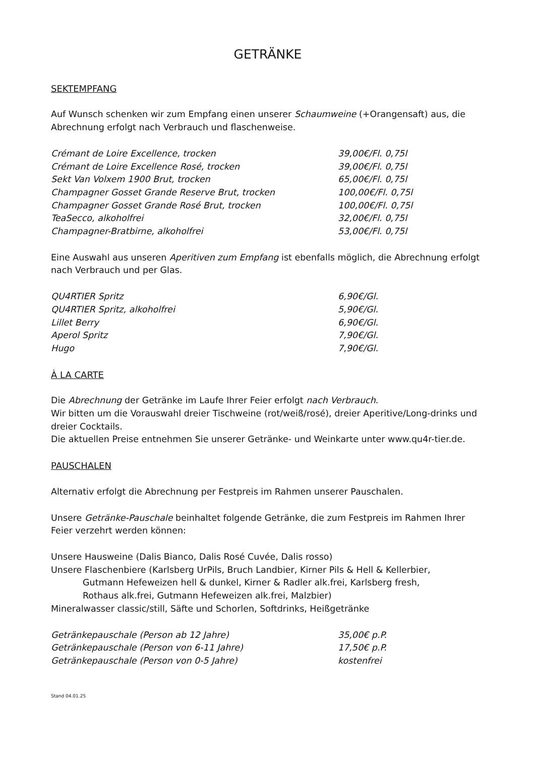GETRÄNKE
SEKTEMPFANG
Auf Wunsch schenken wir zum Empfang einen unserer Schaumweine (+Orangensaft) aus, die Abrechnung erfolgt nach Verbrauch und flaschenweise.
| Crémant de Loire Excellence, trocken | 39,00€/Fl. 0,75l |
| Crémant de Loire Excellence Rosé, trocken | 39,00€/Fl. 0,75l |
| Sekt Van Volxem 1900 Brut, trocken | 65,00€/Fl. 0,75l |
| Champagner Gosset Grande Reserve Brut, trocken | 100,00€/Fl. 0,75l |
| Champagner Gosset Grande Rosé Brut, trocken | 100,00€/Fl. 0,75l |
| TeaSecco, alkoholfrei | 32,00€/Fl. 0,75l |
| Champagner-Bratbirne, alkoholfrei | 53,00€/Fl. 0,75l |
Eine Auswahl aus unseren Aperitiven zum Empfang ist ebenfalls möglich, die Abrechnung erfolgt nach Verbrauch und per Glas.
| QU4RTIER Spritz | 6,90€/Gl. |
| QU4RTIER Spritz, alkoholfrei | 5,90€/Gl. |
| Lillet Berry | 6,90€/Gl. |
| Aperol Spritz | 7,90€/Gl. |
| Hugo | 7,90€/Gl. |
À LA CARTE
Die Abrechnung der Getränke im Laufe Ihrer Feier erfolgt nach Verbrauch.
Wir bitten um die Vorauswahl dreier Tischweine (rot/weiß/rosé), dreier Aperitive/Long-drinks und dreier Cocktails.
Die aktuellen Preise entnehmen Sie unserer Getränke- und Weinkarte unter www.qu4r-tier.de.
PAUSCHALEN
Alternativ erfolgt die Abrechnung per Festpreis im Rahmen unserer Pauschalen.
Unsere Getränke-Pauschale beinhaltet folgende Getränke, die zum Festpreis im Rahmen Ihrer Feier verzehrt werden können:
Unsere Hausweine (Dalis Bianco, Dalis Rosé Cuvée, Dalis rosso)
Unsere Flaschenbiere (Karlsberg UrPils, Bruch Landbier, Kirner Pils & Hell & Kellerbier,
Gutmann Hefeweizen hell & dunkel, Kirner & Radler alk.frei, Karlsberg fresh,
Rothaus alk.frei, Gutmann Hefeweizen alk.frei, Malzbier)
Mineralwasser classic/still, Säfte und Schorlen, Softdrinks, Heißgetränke
| Getränkepauschale (Person ab 12 Jahre) | 35,00€ p.P. |
| Getränkepauschale (Person von 6-11 Jahre) | 17,50€ p.P. |
| Getränkepauschale (Person von 0-5 Jahre) | kostenfrei |
Stand 04.01.25